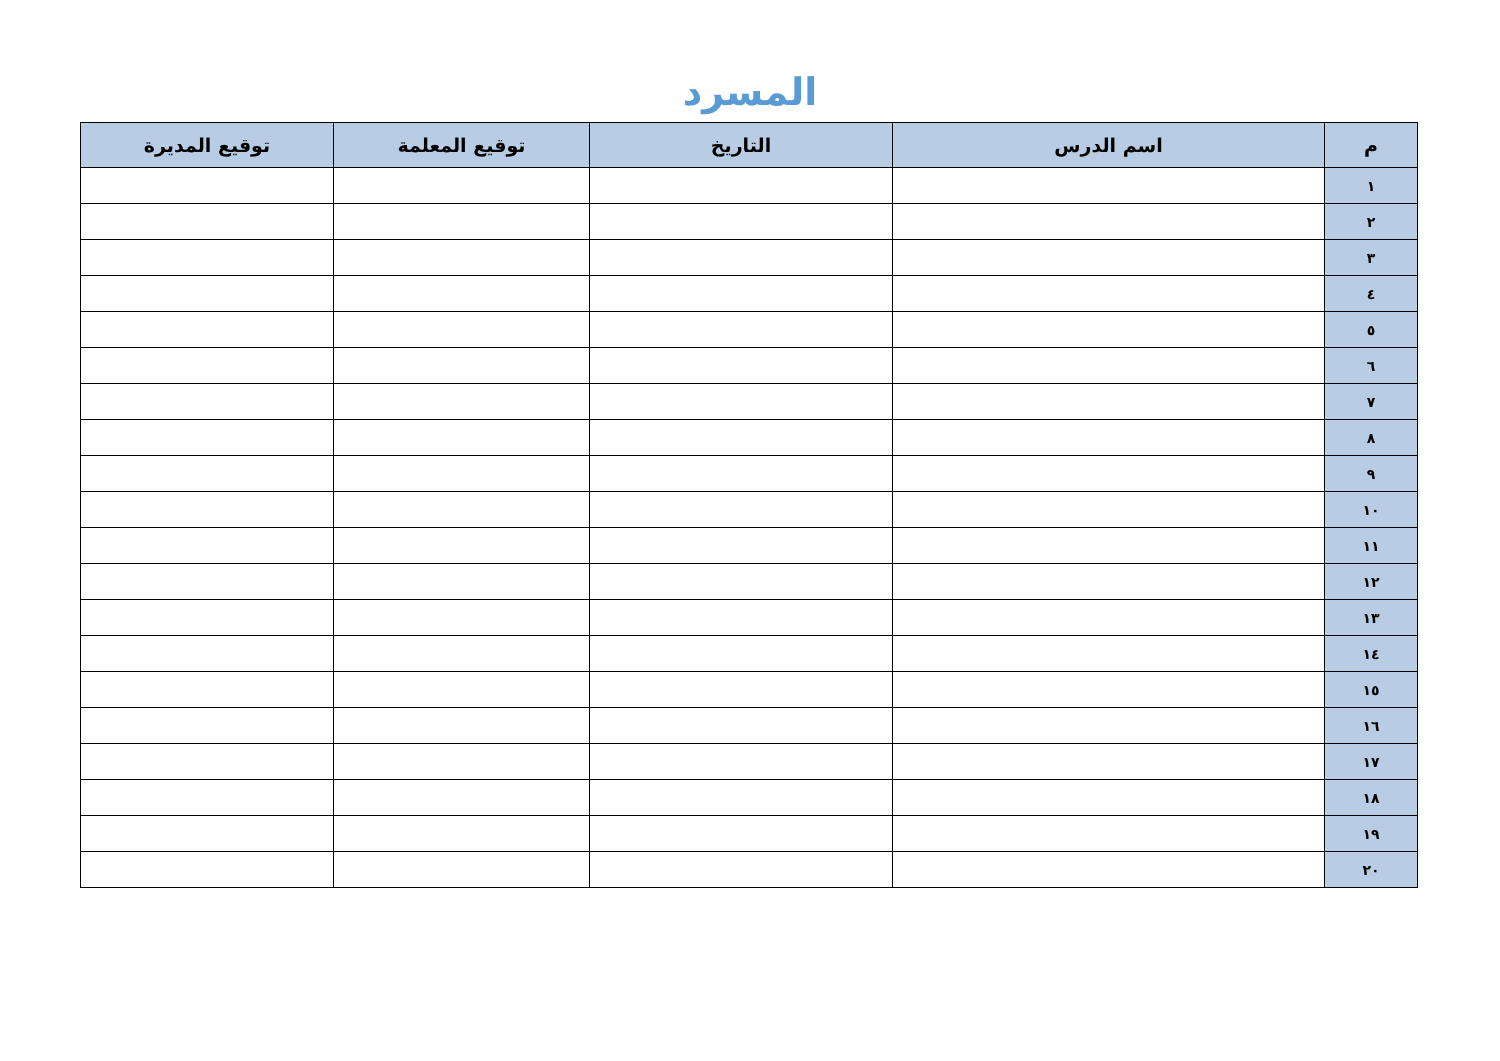المسرد
| م | اسم الدرس | التاريخ | توقيع المعلمة | توقيع المديرة |
| --- | --- | --- | --- | --- |
| ١ | | | | |
| ٢ | | | | |
| ٣ | | | | |
| ٤ | | | | |
| ٥ | | | | |
| ٦ | | | | |
| ٧ | | | | |
| ٨ | | | | |
| ٩ | | | | |
| ١٠ | | | | |
| ١١ | | | | |
| ١٢ | | | | |
| ١٣ | | | | |
| ١٤ | | | | |
| ١٥ | | | | |
| ١٦ | | | | |
| ١٧ | | | | |
| ١٨ | | | | |
| ١٩ | | | | |
| ٢٠ | | | | |